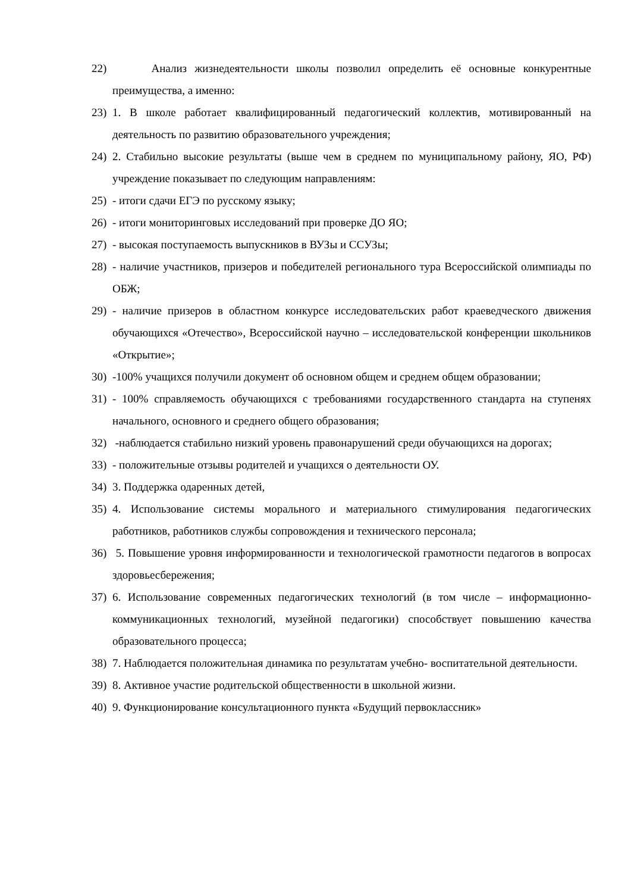22) Анализ жизнедеятельности школы позволил определить её основные конкурентные преимущества, а именно:
23) 1. В школе работает квалифицированный педагогический коллектив, мотивированный на деятельность по развитию образовательного учреждения;
24) 2. Стабильно высокие результаты (выше чем в среднем по муниципальному району, ЯО, РФ) учреждение показывает по следующим направлениям:
25) - итоги сдачи ЕГЭ по русскому языку;
26) - итоги мониторинговых исследований при проверке ДО ЯО;
27) - высокая поступаемость выпускников в ВУЗы и ССУЗы;
28) - наличие участников, призеров и победителей регионального тура Всероссийской олимпиады по ОБЖ;
29) - наличие призеров в областном конкурсе исследовательских работ краеведческого движения обучающихся «Отечество», Всероссийской научно – исследовательской конференции школьников «Открытие»;
30) -100% учащихся получили документ об основном общем и среднем общем образовании;
31) - 100% справляемость обучающихся с требованиями государственного стандарта на ступенях начального, основного и среднего общего образования;
32) -наблюдается стабильно низкий уровень правонарушений среди обучающихся на дорогах;
33) - положительные отзывы родителей и учащихся о деятельности ОУ.
34) 3. Поддержка одаренных детей,
35) 4. Использование системы морального и материального стимулирования педагогических работников, работников службы сопровождения и технического персонала;
36) 5. Повышение уровня информированности и технологической грамотности педагогов в вопросах здоровьесбережения;
37) 6. Использование современных педагогических технологий (в том числе – информационно-коммуникационных технологий, музейной педагогики) способствует повышению качества образовательного процесса;
38) 7. Наблюдается положительная динамика по результатам учебно- воспитательной деятельности.
39) 8. Активное участие родительской общественности в школьной жизни.
40) 9. Функционирование консультационного пункта «Будущий первоклассник»